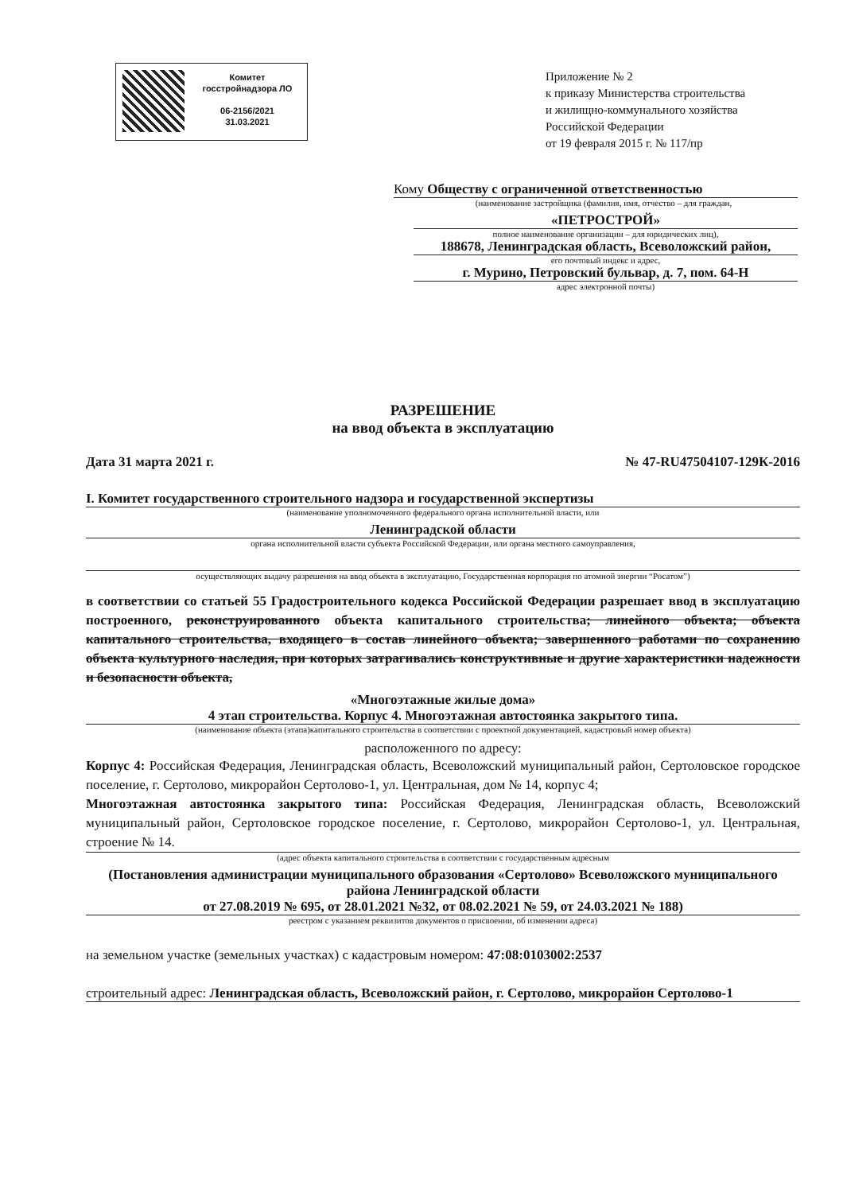Комитет
госстройнадзора ЛО
06-2156/2021
31.03.2021
Приложение № 2
к приказу Министерства строительства
и жилищно-коммунального хозяйства
Российской Федерации
от 19 февраля 2015 г. № 117/пр
Кому Обществу с ограниченной ответственностью
(наименование застройщика (фамилия, имя, отчество – для граждан,
«ПЕТРОСТРОЙ»
полное наименование организации – для юридических лиц),
188678, Ленинградская область, Всеволожский район,
его почтовый индекс и адрес,
г. Мурино, Петровский бульвар, д. 7, пом. 64-Н
адрес электронной почты)
РАЗРЕШЕНИЕ
на ввод объекта в эксплуатацию
Дата 31 марта 2021 г. № 47-RU47504107-129К-2016
I. Комитет государственного строительного надзора и государственной экспертизы
(наименование уполномоченного федерального органа исполнительной власти, или
Ленинградской области
органа исполнительной власти субъекта Российской Федерации, или органа местного самоуправления,
осуществляющих выдачу разрешения на ввод объекта в эксплуатацию, Государственная корпорация по атомной энергии “Росатом”)
в соответствии со статьей 55 Градостроительного кодекса Российской Федерации разрешает ввод в эксплуатацию построенного, реконструированного объекта капитального строительства; линейного объекта; объекта капитального строительства, входящего в состав линейного объекта; завершенного работами по сохранению объекта культурного наследия, при которых затрагивались конструктивные и другие характеристики надежности и безопасности объекта,
«Многоэтажные жилые дома»
4 этап строительства. Корпус 4. Многоэтажная автостоянка закрытого типа.
(наименование объекта (этапа)капитального строительства в соответствии с проектной документацией, кадастровый номер объекта)
расположенного по адресу:
Корпус 4: Российская Федерация, Ленинградская область, Всеволожский муниципальный район, Сертоловское городское поселение, г. Сертолово, микрорайон Сертолово-1, ул. Центральная, дом № 14, корпус 4;
Многоэтажная автостоянка закрытого типа: Российская Федерация, Ленинградская область, Всеволожский муниципальный район, Сертоловское городское поселение, г. Сертолово, микрорайон Сертолово-1, ул. Центральная, строение № 14.
(адрес объекта капитального строительства в соответствии с государственным адресным
(Постановления администрации муниципального образования «Сертолово» Всеволожского муниципального района Ленинградской области
от 27.08.2019 № 695, от 28.01.2021 №32, от 08.02.2021 № 59, от 24.03.2021 № 188)
реестром с указанием реквизитов документов о присвоении, об изменении адреса)
на земельном участке (земельных участках) с кадастровым номером: 47:08:0103002:2537
строительный адрес: Ленинградская область, Всеволожский район, г. Сертолово, микрорайон Сертолово-1